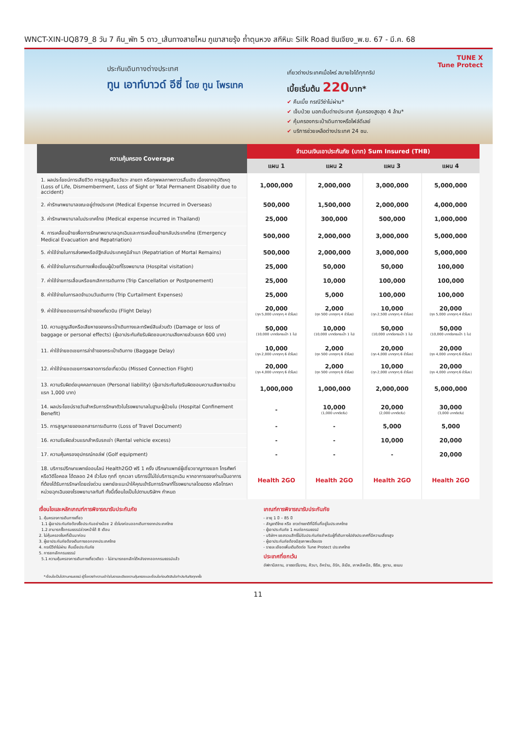WNCT-XIN-UQ879_8 วัน 7 คืน_พัก 5 ดาว_เส้นทางสายไหม ภูเขาสายรุ้ง ถ้ำตุนหวง สกีหิมะ Silk Road ซินเจียง_พ.ย. 67 - มี.ค. 68
ประกันเดินทางต่างประเทศ
ทูน เอาท์บาวด์ อีซี่ โดย ทูน โพรเทค
เที่ยวต่างประเทศเมื่อไหร่ สบายใจได้ทุกทริป
เบี้ยเริ่มต้น 220บาท*
✔ คืนเบี้ย กรณีวีซ่าไม่ผ่าน*
✔ เจ็บป่วย นอกเจ็บต่างประเทศ คุ้มครองสูงสุด 4 ล้าน*
✔ คุ้มครองกระเป๋าเดินทางหรือไฟล์ดีเลย์
✔ บริการช่วยเหลือต่างประเทศ 24 ชม.
TUNE X
Tune Protect
| ความคุ้มครอง Coverage | จำนวนเงินเอาประกันภัย (บาท) Sum Insured (THB) | | | |
| --- | --- | --- | --- | --- |
| | แผน 1 | แผน 2 | แผน 3 | แผน 4 |
| 1. ผลประโยชน์การเสียชีวิต การสูญเสียอวัยวะ สายตา หรือทุพพลภาพถาวรสิ้นเชิง เนื่องจากอุบัติเหตุ (Loss of Life, Dismemberment, Loss of Sight or Total Permanent Disability due to accident) | 1,000,000 | 2,000,000 | 3,000,000 | 5,000,000 |
| 2. ค่ารักษาพยาบาลขณะอยู่ต่างประเทศ (Medical Expense Incurred in Overseas) | 500,000 | 1,500,000 | 2,000,000 | 4,000,000 |
| 3. ค่ารักษาพยาบาลในประเทศไทย (Medical expense incurred in Thailand) | 25,000 | 300,000 | 500,000 | 1,000,000 |
| 4. การเคลื่อนย้ายเพื่อการรักษาพยาบาลฉุกเฉินและการเคลื่อนย้ายกลับประเทศไทย (Emergency Medical Evacuation and Repatriation) | 500,000 | 2,000,000 | 3,000,000 | 5,000,000 |
| 5. ค่าใช้จ่ายในการส่งศพหรืออัฐิกลับประเทศภูมิลำเนา (Repatriation of Mortal Remains) | 500,000 | 2,000,000 | 3,000,000 | 5,000,000 |
| 6. ค่าใช้จ่ายในการเดินทางเพื่อเยี่ยมผู้ป่วยที่โรงพยาบาล (Hospital visitation) | 25,000 | 50,000 | 50,000 | 100,000 |
| 7. ค่าใช้จ่ายการเลื่อนหรือยกเลิกการเดินทาง (Trip Cancellation or Postponement) | 25,000 | 10,000 | 100,000 | 100,000 |
| 8. ค่าใช้จ่ายในการลดจำนวนวันเดินทาง (Trip Curtailment Expenses) | 25,000 | 5,000 | 100,000 | 100,000 |
| 9. ค่าใช้จ่ายชดเชยการล่าช้าของเที่ยวบิน (Flight Delay) | 20,000 (ทุก 5,000 บาททุกๆ 4 ชั่วโมง) | 2,000 (ทุก 500 บาททุกๆ 4 ชั่วโมง) | 10,000 (ทุก 2,500 บาททุกๆ 4 ชั่วโมง) | 20,000 (ทุก 5,000 บาททุกๆ 4 ชั่วโมง) |
| 10. ความสูญเสียหรือเสียหายของกระเป๋าเดินทางและทรัพย์สินส่วนตัว (Damage or loss of baggage or personal effects) (ผู้เอาประกันภัยรับผิดชอบความเสียหายส่วนแรก 600 บาท) | 50,000 (10,000 บาทต่อกระเป๋า 1 ใบ) | 10,000 (10,000 บาทต่อกระเป๋า 1 ใบ) | 50,000 (10,000 บาทต่อกระเป๋า 1 ใบ) | 50,000 (10,000 บาทต่อกระเป๋า 1 ใบ) |
| 11. ค่าใช้จ่ายชดเชยการล่าช้าของกระเป๋าเดินทาง (Baggage Delay) | 10,000 (ทุก 2,000 บาททุกๆ 6 ชั่วโมง) | 2,000 (ทุก 500 บาททุกๆ 6 ชั่วโมง) | 20,000 (ทุก 4,000 บาททุกๆ 6 ชั่วโมง) | 20,000 (ทุก 4,000 บาททุกๆ 6 ชั่วโมง) |
| 12. ค่าใช้จ่ายชดเชยการพลาดการต่อเที่ยวบิน (Missed Connection Flight) | 20,000 (ทุก 4,000 บาททุกๆ 6 ชั่วโมง) | 2,000 (ทุก 500 บาททุกๆ 6 ชั่วโมง) | 10,000 (ทุก 2,000 บาททุกๆ 6 ชั่วโมง) | 20,000 (ทุก 4,000 บาททุกๆ 6 ชั่วโมง) |
| 13. ความรับผิดต่อบุคคลภายนอก (Personal liability) (ผู้เอาประกันภัยรับผิดชอบความเสียหายส่วนแรก 1,000 บาท) | 1,000,000 | 1,000,000 | 2,000,000 | 5,000,000 |
| 14. ผลประโยชน์รายวันสำหรับการรักษาตัวในโรงพยาบาลในฐานะผู้ป่วยใน (Hospital Confinement Benefit) | - | 10,000 (1,000 บาทต่อวัน) | 20,000 (2,000 บาทต่อวัน) | 30,000 (3,000 บาทต่อวัน) |
| 15. การสูญหายของเอกสารการเดินทาง (Loss of Travel Document) | - | - | 5,000 | 5,000 |
| 16. ความรับผิดส่วนแรกสำหรับรถเช่า (Rental vehicle excess) | - | - | 10,000 | 20,000 |
| 17. ความคุ้มครองอุปกรณ์กอล์ฟ (Golf equipment) | - | - | - | 20,000 |
| 18. บริการปรึกษาแพทย์ออนไลน์ Health2GO ฟรี 1 ครั้ง ปรึกษาแพทย์ผู้เชี่ยวชาญทางแชท โทรศัพท์หรือวิดีโอคอล ได้ตลอด 24 ชั่วโมง ทุกที่ ทุกเวลา บริการนี้ไม่ใช่บริการฉุกเฉิน หากอาการของท่านเป็นอาการที่ต้องได้รับการรักษาโดยเร่งด่วน แพทย์จะแนะนำให้คุณเข้ารับการรักษาที่โรงพยาบาลโดยตรง หรือโทรหาหน่วยฉุกเฉินของโรงพยาบาลทันที ทั้งนี้เงื่อนไขเป็นไปตามบริษัทฯ กำหนด | Health 2GO | Health 2GO | Health 2GO | Health 2GO |
เงื่อนไขและหลักเกณฑ์การพิจารณารับประกันภัย
1. คุ้มครองการเดินทางเที่ยว
1.1 ผู้เอาประกันภัยต้องซื้อประกันอย่างน้อย 2 ชั่วโมงก่อนออกเดินทางจากประเทศไทย
1.2 สามารถซื้อกรมธรรม์ล่วงหน้าได้ 8 เดือน
2. ไม่คุ้มครองโรคที่เป็นมาก่อน
3. ผู้เอาประกันภัยต้องเดินทางออกจากประเทศไทย
4. กรณีวีซ่าไม่ผ่าน คืนเบี้ยประกันภัย
5. การยกเลิกกรมธรรม์
5.1 ความคุ้มครองการเดินทางเที่ยวเดียว – ไม่สามารถยกเลิกได้หลังจากออกกรมธรรม์แล้ว
เกณฑ์การพิจารณารับประกันภัย
- อายุ 1 ปี – 85 ปี
- สัญชาติไทย หรือ ชาวต่างชาติที่มีถิ่นที่อยู่ในประเทศไทย
- ผู้เอาประกันภัย 1 คนต่อกรมธรรม์
- บริษัทฯ ขอสงวนสิทธิ์ไม่รับประกันภัยสำหรับผู้ที่เดินทางไปยังประเทศที่มีความเสี่ยงสูง
- ผู้เอาประกันภัยต้องมีสุขภาพแข็งแรง
- รายละเอียดเพิ่มเติมติดต่อ Tune Protect ประเทศไทย
ประเทศที่ยกเว้น
อัฟกานิสถาน, อาเซอร์ไบจาน, คิวบา, อิหร่าน, อิรัก, ลิเบีย, เกาหลีเหนือ, ซีเรีย, ซูดาน, เยเมน
*เงื่อนไขเป็นไปตามกรมธรรม์ ผู้ซื้อควรทำความเข้าใจในรายละเอียดความคุ้มครองและเงื่อนไขก่อนตัดสินใจทำประกันภัยทุกครั้ง
11